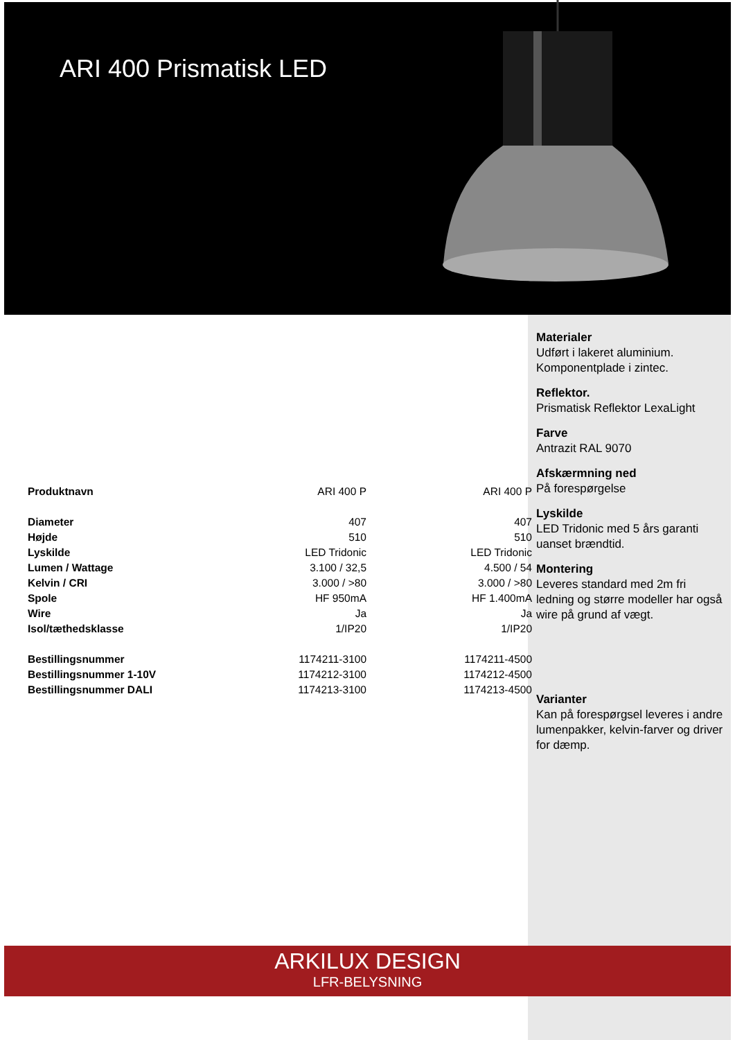ARI 400 Prismatisk LED
Materialer
Udført i lakeret aluminium.
Komponentplade i zintec.
Reflektor.
Prismatisk Reflektor LexaLight
Farve
Antrazit RAL 9070
Afskærmning ned
På forespørgelse
Lyskilde
LED Tridonic med 5 års garanti uanset brændtid.
Montering
Leveres standard med 2m fri ledning og større modeller har også wire på grund af vægt.
Varianter
Kan på forespørgsel leveres i andre lumenpakker, kelvin-farver og driver for dæmp.
| Produktnavn | ARI 400 P | ARI 400 P |
| Diameter | 407 | 407 |
| Højde | 510 | 510 |
| Lyskilde | LED Tridonic | LED Tridonic |
| Lumen / Wattage | 3.100 / 32,5 | 4.500 / 54 |
| Kelvin / CRI | 3.000 / >80 | 3.000 / >80 |
| Spole | HF 950mA | HF 1.400mA |
| Wire | Ja | Ja |
| Isol/tæthedsklasse | 1/IP20 | 1/IP20 |
| Bestillingsnummer | 1174211-3100 | 1174211-4500 |
| Bestillingsnummer 1-10V | 1174212-3100 | 1174212-4500 |
| Bestillingsnummer DALI | 1174213-3100 | 1174213-4500 |
ARKILUX DESIGN
LFR-BELYSNING